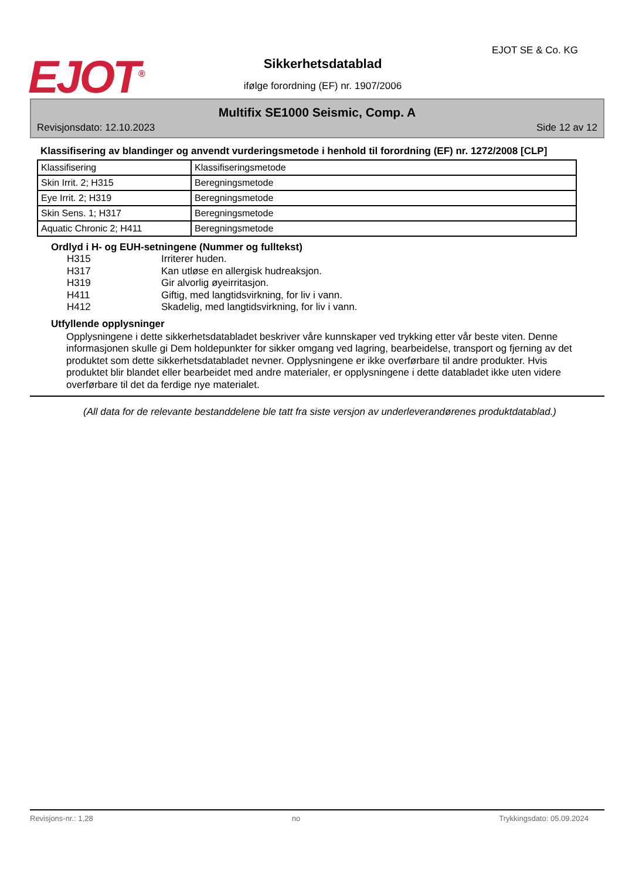EJOT<sup>®</sup> EJOT SE & Co. KG
Sikkerhetsdatablad
ifølge forordning (EF) nr. 1907/2006
Multifix SE1000 Seismic, Comp. A
Revisjonsdato: 12.10.2023 Side 12 av 12
Klassifisering av blandinger og anvendt vurderingsmetode i henhold til forordning (EF) nr. 1272/2008 [CLP]
| Klassifisering | Klassifiseringsmetode |
| Skin Irrit. 2; H315 | Beregningsmetode |
| Eye Irrit. 2; H319 | Beregningsmetode |
| Skin Sens. 1; H317 | Beregningsmetode |
| Aquatic Chronic 2; H411 | Beregningsmetode |
Ordlyd i H- og EUH-setningene (Nummer og fulltekst)
H315 Irriterer huden.
H317 Kan utløse en allergisk hudreaksjon.
H319 Gir alvorlig øyeirritasjon.
H411 Giftig, med langtidsvirkning, for liv i vann.
H412 Skadelig, med langtidsvirkning, for liv i vann.
Utfyllende opplysninger
Opplysningene i dette sikkerhetsdatabladet beskriver våre kunnskaper ved trykking etter vår beste viten. Denne informasjonen skulle gi Dem holdepunkter for sikker omgang ved lagring, bearbeidelse, transport og fjerning av det produktet som dette sikkerhetsdatabladet nevner. Opplysningene er ikke overførbare til andre produkter. Hvis produktet blir blandet eller bearbeidet med andre materialer, er opplysningene i dette databladet ikke uten videre overførbare til det da ferdige nye materialet.
(All data for de relevante bestanddelene ble tatt fra siste versjon av underleverandørenes produktdatablad.)
Revisjons-nr.: 1,28 no Trykkingsdato: 05.09.2024